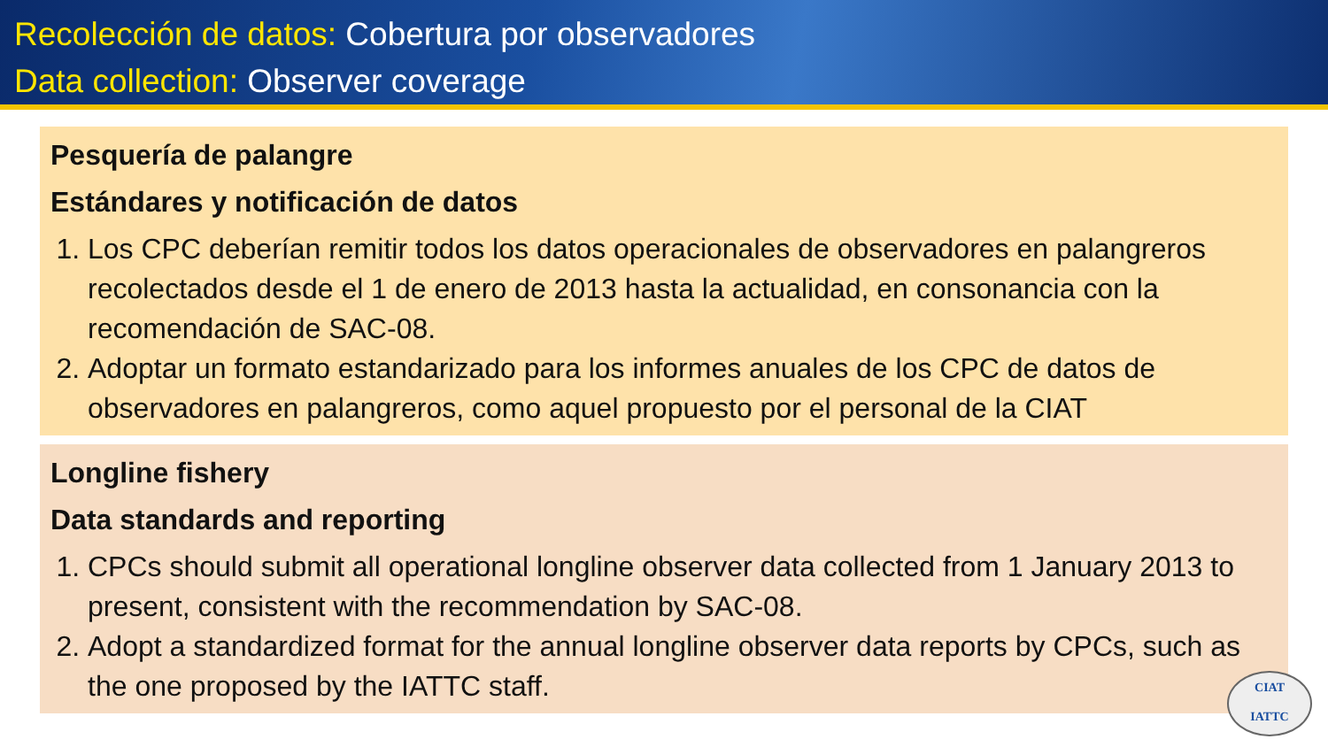Recolección de datos: Cobertura por observadores
Data collection: Observer coverage
Pesquería de palangre
Estándares y notificación de datos
1. Los CPC deberían remitir todos los datos operacionales de observadores en palangreros recolectados desde el 1 de enero de 2013 hasta la actualidad, en consonancia con la recomendación de SAC-08.
2. Adoptar un formato estandarizado para los informes anuales de los CPC de datos de observadores en palangreros, como aquel propuesto por el personal de la CIAT
Longline fishery
Data standards and reporting
1. CPCs should submit all operational longline observer data collected from 1 January 2013 to present, consistent with the recommendation by SAC-08.
2. Adopt a standardized format for the annual longline observer data reports by CPCs, such as the one proposed by the IATTC staff.
CIAT
IATTC